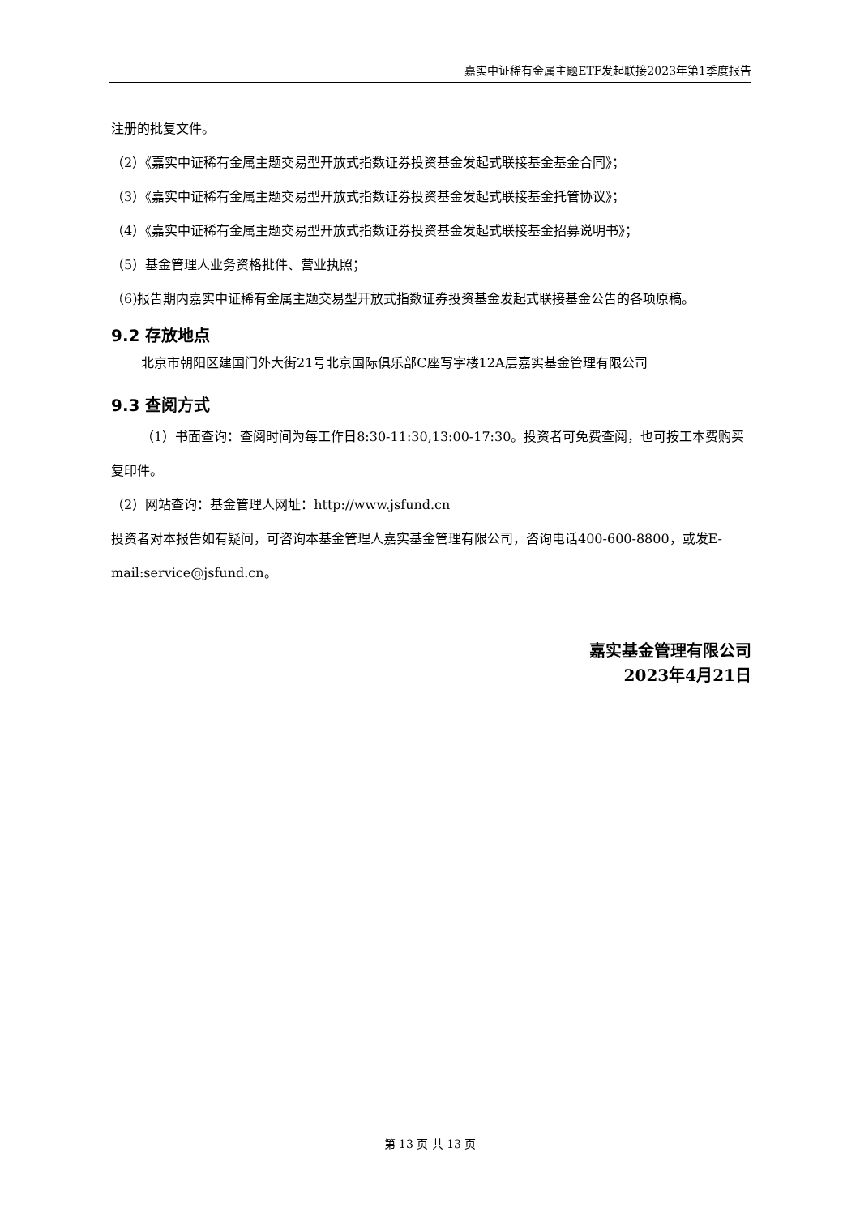嘉实中证稀有金属主题ETF发起联接2023年第1季度报告
注册的批复文件。
（2）《嘉实中证稀有金属主题交易型开放式指数证券投资基金发起式联接基金基金合同》；
（3）《嘉实中证稀有金属主题交易型开放式指数证券投资基金发起式联接基金托管协议》；
（4）《嘉实中证稀有金属主题交易型开放式指数证券投资基金发起式联接基金招募说明书》；
（5）基金管理人业务资格批件、营业执照；
（6)报告期内嘉实中证稀有金属主题交易型开放式指数证券投资基金发起式联接基金公告的各项原稿。
9.2 存放地点
北京市朝阳区建国门外大街21号北京国际俱乐部C座写字楼12A层嘉实基金管理有限公司
9.3 查阅方式
（1）书面查询：查阅时间为每工作日8:30-11:30,13:00-17:30。投资者可免费查阅，也可按工本费购买复印件。
（2）网站查询：基金管理人网址：http://www.jsfund.cn
投资者对本报告如有疑问，可咨询本基金管理人嘉实基金管理有限公司，咨询电话400-600-8800，或发E-mail:service@jsfund.cn。
嘉实基金管理有限公司
2023年4月21日
第 13 页 共 13 页